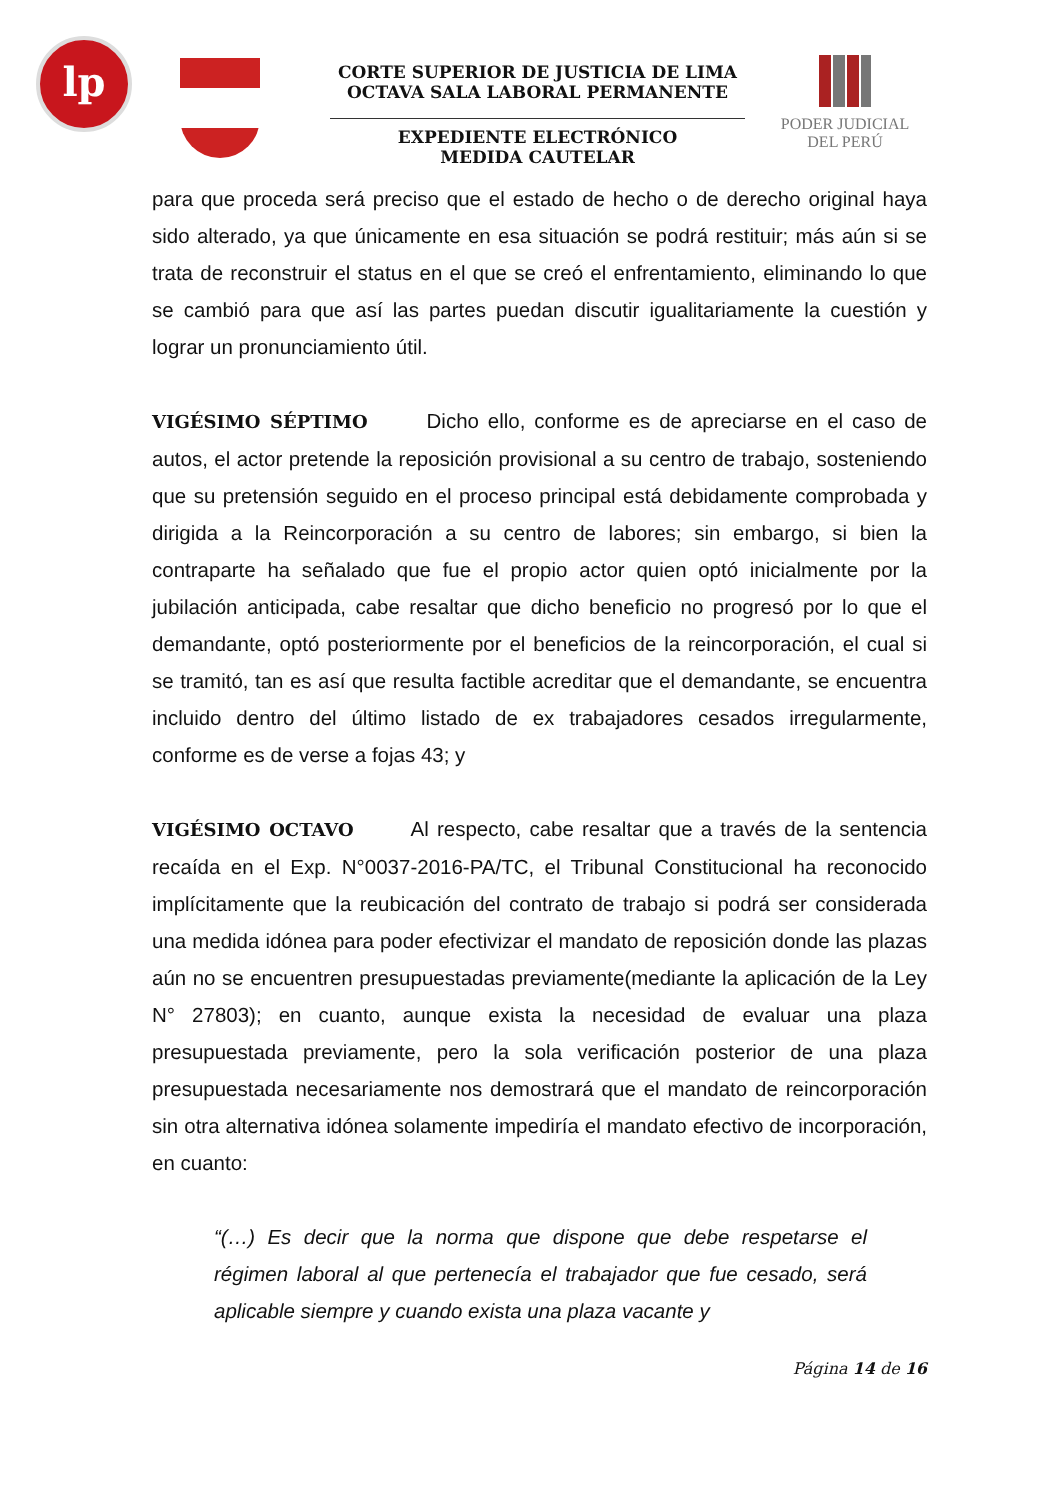lp
CORTE SUPERIOR DE JUSTICIA DE LIMA
OCTAVA SALA LABORAL PERMANENTE
EXPEDIENTE ELECTRÓNICO
MEDIDA CAUTELAR
PODER JUDICIAL
DEL PERÚ
para que proceda será preciso que el estado de hecho o de derecho original haya sido alterado, ya que únicamente en esa situación se podrá restituir; más aún si se trata de reconstruir el status en el que se creó el enfrentamiento, eliminando lo que se cambió para que así las partes puedan discutir igualitariamente la cuestión y lograr un pronunciamiento útil.
VIGÉSIMO SÉPTIMO Dicho ello, conforme es de apreciarse en el caso de autos, el actor pretende la reposición provisional a su centro de trabajo, sosteniendo que su pretensión seguido en el proceso principal está debidamente comprobada y dirigida a la Reincorporación a su centro de labores; sin embargo, si bien la contraparte ha señalado que fue el propio actor quien optó inicialmente por la jubilación anticipada, cabe resaltar que dicho beneficio no progresó por lo que el demandante, optó posteriormente por el beneficios de la reincorporación, el cual si se tramitó, tan es así que resulta factible acreditar que el demandante, se encuentra incluido dentro del último listado de ex trabajadores cesados irregularmente, conforme es de verse a fojas 43; y
VIGÉSIMO OCTAVO Al respecto, cabe resaltar que a través de la sentencia recaída en el Exp. N°0037-2016-PA/TC, el Tribunal Constitucional ha reconocido implícitamente que la reubicación del contrato de trabajo si podrá ser considerada una medida idónea para poder efectivizar el mandato de reposición donde las plazas aún no se encuentren presupuestadas previamente(mediante la aplicación de la Ley N° 27803); en cuanto, aunque exista la necesidad de evaluar una plaza presupuestada previamente, pero la sola verificación posterior de una plaza presupuestada necesariamente nos demostrará que el mandato de reincorporación sin otra alternativa idónea solamente impediría el mandato efectivo de incorporación, en cuanto:
“(…) Es decir que la norma que dispone que debe respetarse el régimen laboral al que pertenecía el trabajador que fue cesado, será aplicable siempre y cuando exista una plaza vacante y
Página 14 de 16